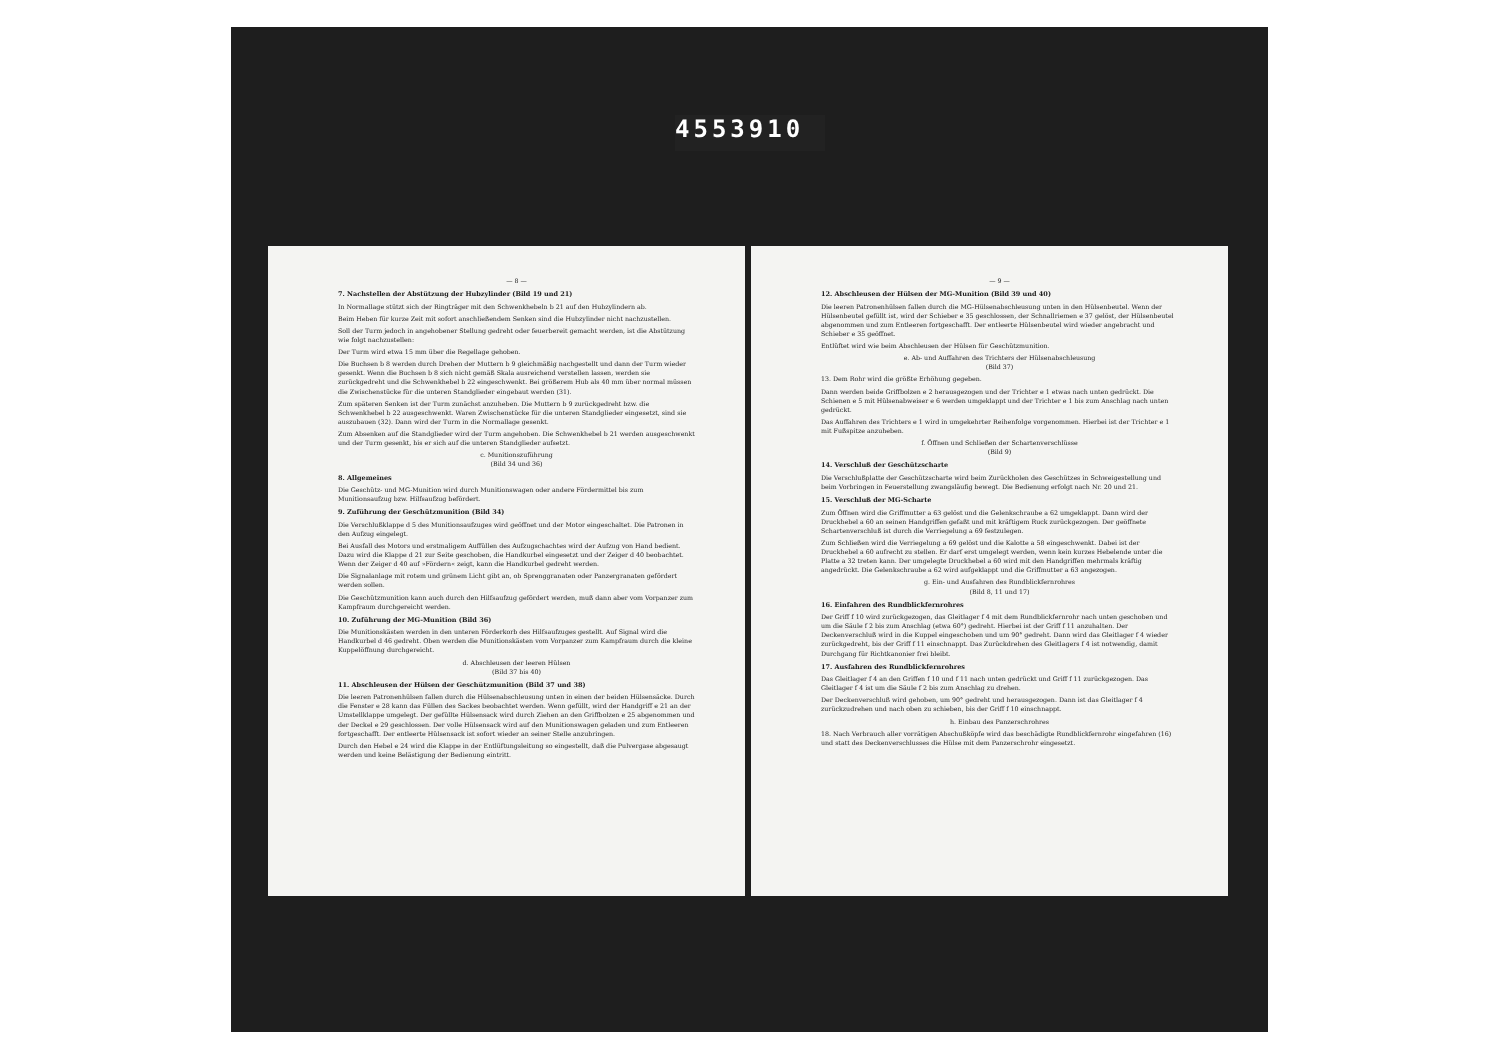4553910
— 8 —
7. Nachstellen der Abstützung der Hubzylinder (Bild 19 und 21)
In Normallage stützt sich der Ringträger mit den Schwenkhebeln b 21 auf den Hubzylindern ab.
Beim Heben für kurze Zeit mit sofort anschließendem Senken sind die Hubzylinder nicht nachzustellen.
Soll der Turm jedoch in angehobener Stellung gedreht oder feuerbereit gemacht werden, ist die Abstützung wie folgt nachzustellen:
Der Turm wird etwa 15 mm über die Regellage gehoben.
Die Buchsen b 8 werden durch Drehen der Muttern b 9 gleichmäßig nachgestellt und dann der Turm wieder gesenkt. Wenn die Buchsen b 8 sich nicht gemäß Skala ausreichend verstellen lassen, werden sie zurückgedreht und die Schwenkhebel b 22 eingeschwenkt. Bei größerem Hub als 40 mm über normal müssen die Zwischenstücke für die unteren Standglieder eingebaut werden (31).
Zum späteren Senken ist der Turm zunächst anzuheben. Die Muttern b 9 zurückgedreht bzw. die Schwenkhebel b 22 ausgeschwenkt. Waren Zwischenstücke für die unteren Standglieder eingesetzt, sind sie auszubauen (32). Dann wird der Turm in die Normallage gesenkt.
Zum Absenken auf die Standglieder wird der Turm angehoben. Die Schwenkhebel b 21 werden ausgeschwenkt und der Turm gesenkt, bis er sich auf die unteren Standglieder aufsetzt.
c. Munitionszuführung
(Bild 34 und 36)
8. Allgemeines
Die Geschütz- und MG-Munition wird durch Munitionswagen oder andere Fördermittel bis zum Munitionsaufzug bzw. Hilfsaufzug befördert.
9. Zuführung der Geschützmunition (Bild 34)
Die Verschlußklappe d 5 des Munitionsaufzuges wird geöffnet und der Motor eingeschaltet. Die Patronen in den Aufzug eingelegt.
Bei Ausfall des Motors und erstmaligem Auffüllen des Aufzugschachtes wird der Aufzug von Hand bedient. Dazu wird die Klappe d 21 zur Seite geschoben, die Handkurbel eingesetzt und der Zeiger d 40 beobachtet. Wenn der Zeiger d 40 auf »Fördern« zeigt, kann die Handkurbel gedreht werden.
Die Signalanlage mit rotem und grünem Licht gibt an, ob Sprenggranaten oder Panzergranaten gefördert werden sollen.
Die Geschützmunition kann auch durch den Hilfsaufzug gefördert werden, muß dann aber vom Vorpanzer zum Kampfraum durchgereicht werden.
10. Zuführung der MG-Munition (Bild 36)
Die Munitionskästen werden in den unteren Förderkorb des Hilfsaufzuges gestellt. Auf Signal wird die Handkurbel d 46 gedreht. Oben werden die Munitionskästen vom Vorpanzer zum Kampfraum durch die kleine Kuppelöffnung durchgereicht.
d. Abschleusen der leeren Hülsen
(Bild 37 bis 40)
11. Abschleusen der Hülsen der Geschützmunition (Bild 37 und 38)
Die leeren Patronenhülsen fallen durch die Hülsenabschleusung unten in einen der beiden Hülsensäcke. Durch die Fenster e 28 kann das Füllen des Sackes beobachtet werden. Wenn gefüllt, wird der Handgriff e 21 an der Umstellklappe umgelegt. Der gefüllte Hülsensack wird durch Ziehen an den Griffbolzen e 25 abgenommen und der Deckel e 29 geschlossen. Der volle Hülsensack wird auf den Munitionswagen geladen und zum Entleeren fortgeschafft. Der entleerte Hülsensack ist sofort wieder an seiner Stelle anzubringen.
Durch den Hebel e 24 wird die Klappe in der Entlüftungsleitung so eingestellt, daß die Pulvergase abgesaugt werden und keine Belästigung der Bedienung eintritt.
— 9 —
12. Abschleusen der Hülsen der MG-Munition (Bild 39 und 40)
Die leeren Patronenhülsen fallen durch die MG-Hülsenabschleusung unten in den Hülsenbeutel. Wenn der Hülsenbeutel gefüllt ist, wird der Schieber e 35 geschlossen, der Schnallriemen e 37 gelöst, der Hülsenbeutel abgenommen und zum Entleeren fortgeschafft. Der entleerte Hülsenbeutel wird wieder angebracht und Schieber e 35 geöffnet.
Entlüftet wird wie beim Abschleusen der Hülsen für Geschützmunition.
e. Ab- und Auffahren des Trichters der Hülsenabschleusung
(Bild 37)
13. Dem Rohr wird die größte Erhöhung gegeben.
Dann werden beide Griffbolzen e 2 herausgezogen und der Trichter e 1 etwas nach unten gedrückt. Die Schienen e 5 mit Hülsenabweiser e 6 werden umgeklappt und der Trichter e 1 bis zum Anschlag nach unten gedrückt.
Das Auffahren des Trichters e 1 wird in umgekehrter Reihenfolge vorgenommen. Hierbei ist der Trichter e 1 mit Fußspitze anzuheben.
f. Öffnen und Schließen der Schartenverschlüsse
(Bild 9)
14. Verschluß der Geschützscharte
Die Verschlußplatte der Geschützscharte wird beim Zurückholen des Geschützes in Schweigestellung und beim Vorbringen in Feuerstellung zwangsläufig bewegt. Die Bedienung erfolgt nach Nr. 20 und 21.
15. Verschluß der MG-Scharte
Zum Öffnen wird die Griffmutter a 63 gelöst und die Gelenkschraube a 62 umgeklappt. Dann wird der Druckhebel a 60 an seinen Handgriffen gefaßt und mit kräftigem Ruck zurückgezogen. Der geöffnete Schartenverschluß ist durch die Verriegelung a 69 festzulegen.
Zum Schließen wird die Verriegelung a 69 gelöst und die Kalotte a 58 eingeschwenkt. Dabei ist der Druckhebel a 60 aufrecht zu stellen. Er darf erst umgelegt werden, wenn kein kurzes Hebelende unter die Platte a 32 treten kann. Der umgelegte Druckhebel a 60 wird mit den Handgriffen mehrmals kräftig angedrückt. Die Gelenkschraube a 62 wird aufgeklappt und die Griffmutter a 63 angezogen.
g. Ein- und Ausfahren des Rundblickfernrohres
(Bild 8, 11 und 17)
16. Einfahren des Rundblickfernrohres
Der Griff f 10 wird zurückgezogen, das Gleitlager f 4 mit dem Rundblickfernrohr nach unten geschoben und um die Säule f 2 bis zum Anschlag (etwa 60°) gedreht. Hierbei ist der Griff f 11 anzuhalten. Der Deckenverschluß wird in die Kuppel eingeschoben und um 90° gedreht. Dann wird das Gleitlager f 4 wieder zurückgedreht, bis der Griff f 11 einschnappt. Das Zurückdrehen des Gleitlagers f 4 ist notwendig, damit Durchgang für Richtkanonier frei bleibt.
17. Ausfahren des Rundblickfernrohres
Das Gleitlager f 4 an den Griffen f 10 und f 11 nach unten gedrückt und Griff f 11 zurückgezogen. Das Gleitlager f 4 ist um die Säule f 2 bis zum Anschlag zu drehen.
Der Deckenverschluß wird gehoben, um 90° gedreht und herausgezogen. Dann ist das Gleitlager f 4 zurückzudrehen und nach oben zu schieben, bis der Griff f 10 einschnappt.
h. Einbau des Panzerschrohres
18. Nach Verbrauch aller vorrätigen Abschußköpfe wird das beschädigte Rundblickfernrohr eingefahren (16) und statt des Deckenverschlusses die Hülse mit dem Panzerschrohr eingesetzt.